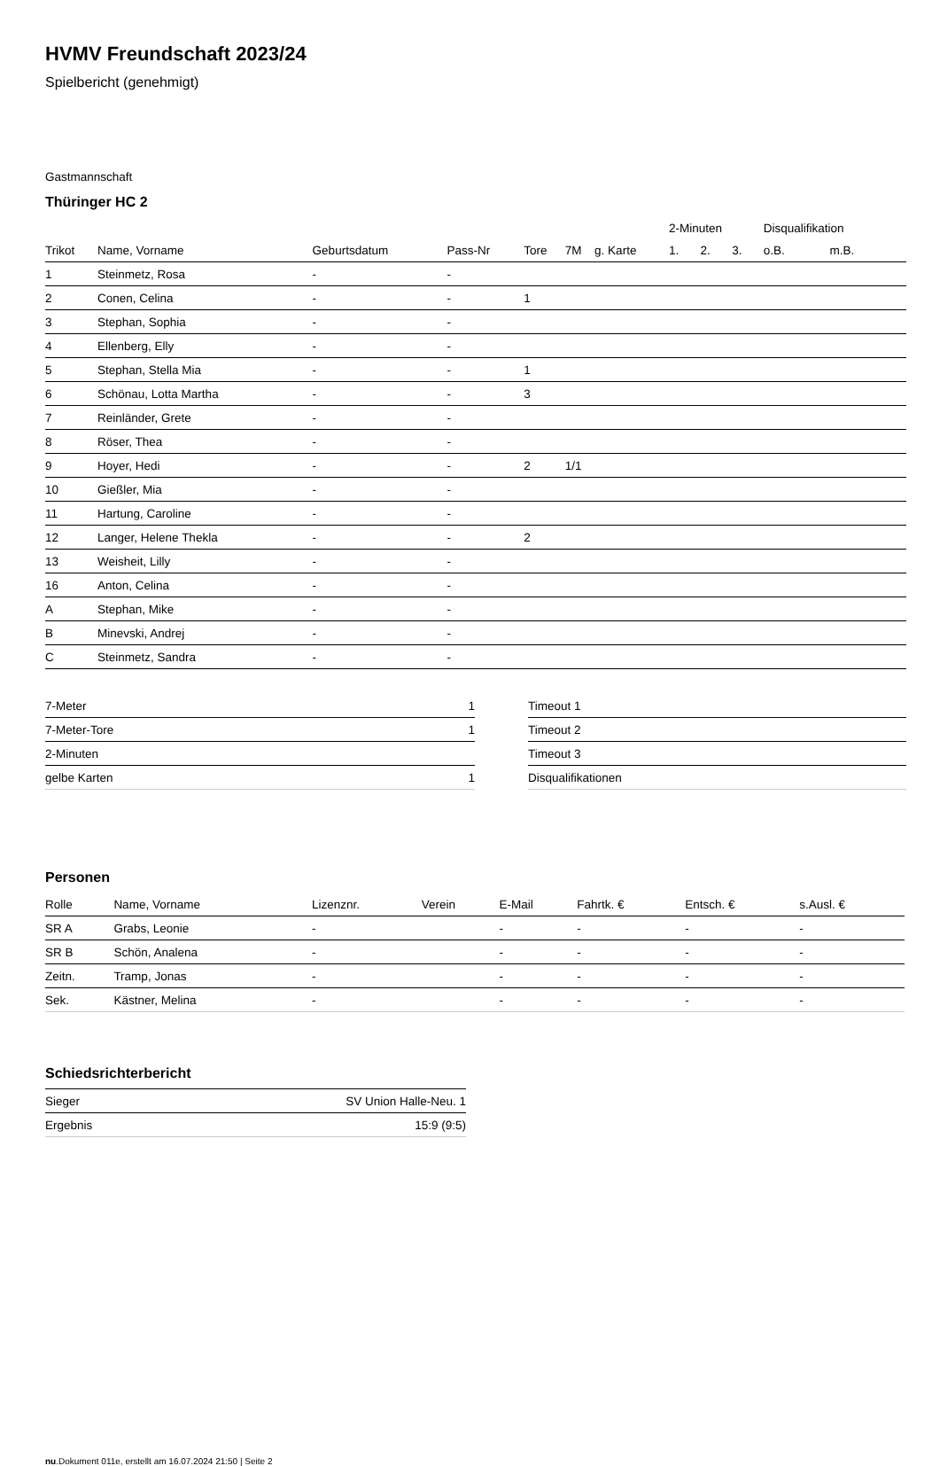HVMV Freundschaft 2023/24
Spielbericht (genehmigt)
Gastmannschaft
Thüringer HC 2
| | | | | | | | 2-Minuten | | | Disqualifikation | |
| --- | --- | --- | --- | --- | --- | --- | --- | --- | --- | --- | --- |
| Trikot | Name, Vorname | Geburtsdatum | Pass-Nr | Tore | 7M | g. Karte | 1. | 2. | 3. | o.B. | m.B. |
| 1 | Steinmetz, Rosa | - | - | | | | | | | | |
| 2 | Conen, Celina | - | - | 1 | | | | | | | |
| 3 | Stephan, Sophia | - | - | | | | | | | | |
| 4 | Ellenberg, Elly | - | - | | | | | | | | |
| 5 | Stephan, Stella Mia | - | - | 1 | | | | | | | |
| 6 | Schönau, Lotta Martha | - | - | 3 | | | | | | | |
| 7 | Reinländer, Grete | - | - | | | | | | | | |
| 8 | Röser, Thea | - | - | | | | | | | | |
| 9 | Hoyer, Hedi | - | - | 2 | 1/1 | | | | | | |
| 10 | Gießler, Mia | - | - | | | | | | | | |
| 11 | Hartung, Caroline | - | - | | | | | | | | |
| 12 | Langer, Helene Thekla | - | - | 2 | | | | | | | |
| 13 | Weisheit, Lilly | - | - | | | | | | | | |
| 16 | Anton, Celina | - | - | | | | | | | | |
| A | Stephan, Mike | - | - | | | | | | | | |
| B | Minevski, Andrej | - | - | | | | | | | | |
| C | Steinmetz, Sandra | - | - | | | | | | | | |
| 7-Meter | 1 |
| 7-Meter-Tore | 1 |
| 2-Minuten | |
| gelbe Karten | 1 |
| Timeout 1 |
| Timeout 2 |
| Timeout 3 |
| Disqualifikationen |
Personen
| Rolle | Name, Vorname | Lizenznr. | Verein | E-Mail | Fahrtk. € | Entsch. € | s.Ausl. € |
| --- | --- | --- | --- | --- | --- | --- | --- |
| SR A | Grabs, Leonie | - | | - | - | - | - |
| SR B | Schön, Analena | - | | - | - | - | - |
| Zeitn. | Tramp, Jonas | - | | - | - | - | - |
| Sek. | Kästner, Melina | - | | - | - | - | - |
Schiedsrichterbericht
| Sieger | SV Union Halle-Neu. 1 |
| Ergebnis | 15:9 (9:5) |
nu.Dokument 011e, erstellt am 16.07.2024 21:50 | Seite 2